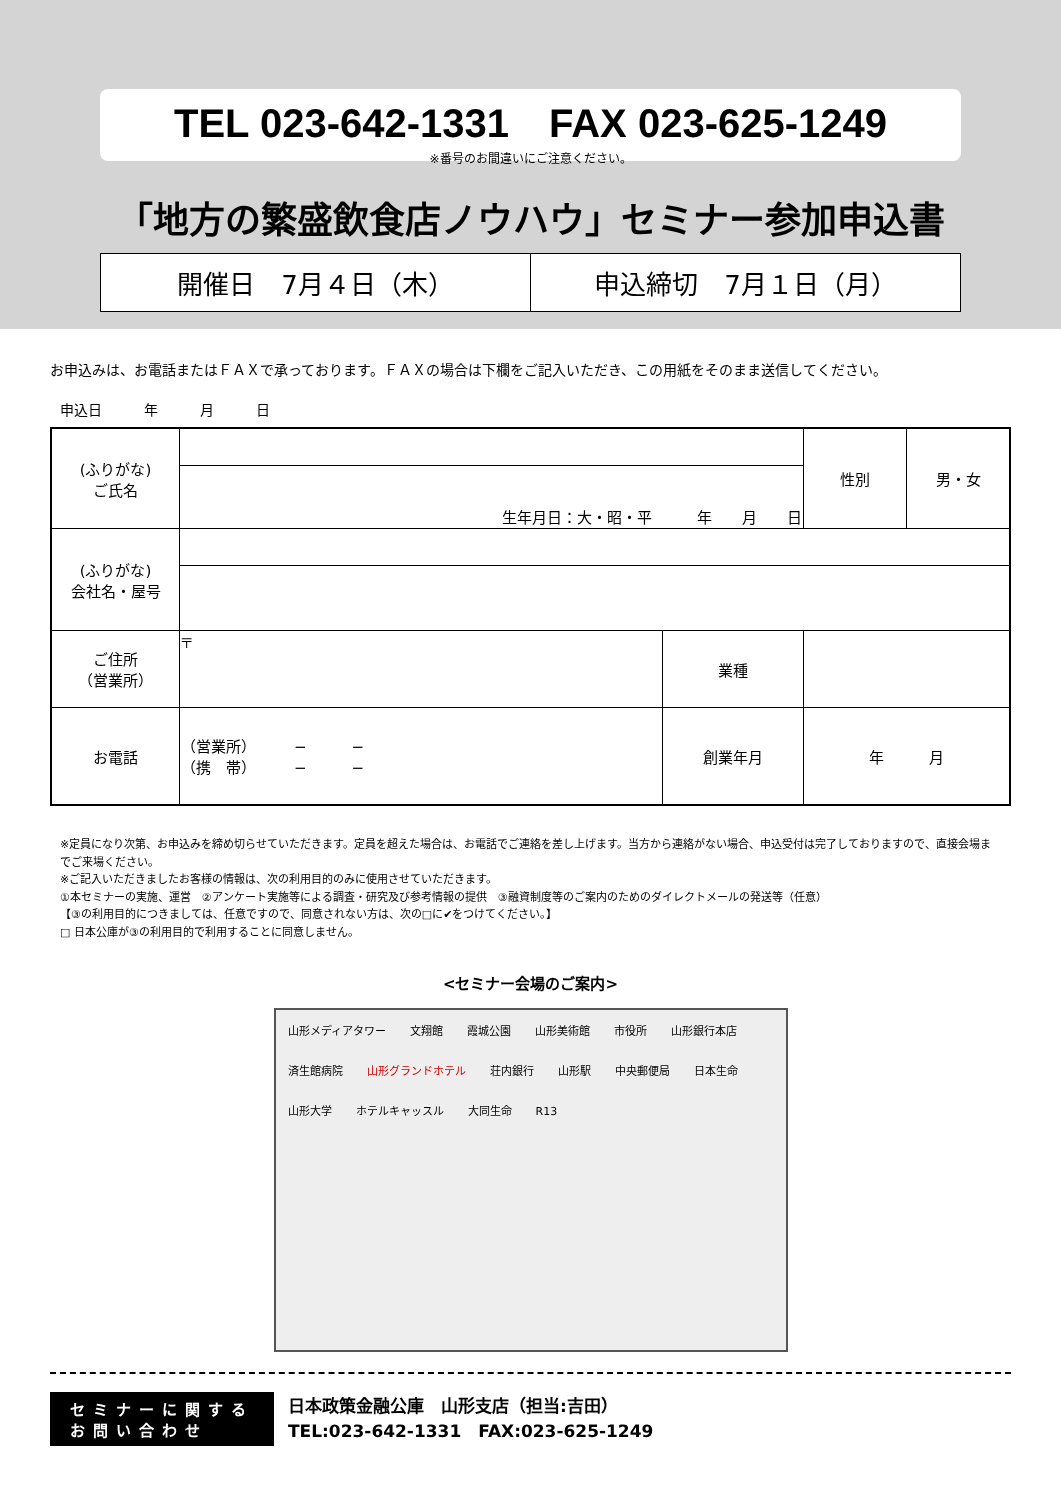TEL 023-642-1331　FAX 023-625-1249
※番号のお間違いにご注意ください。
「地方の繁盛飲食店ノウハウ」セミナー参加申込書
開催日　7月４日（木） 申込締切　7月１日（月）
お申込みは、お電話またはＦＡＸで承っております。ＦＡＸの場合は下欄をご記入いただき、この用紙をそのまま送信してください。
申込日　　　年　　　月　　　日
| (ふりがな) ご氏名 | | | 性別 | 男・女 |
| | 生年月日：大・昭・平 年 月 日 | | | |
| (ふりがな) 会社名・屋号 | | | | |
| ご住所 （営業所） | 〒 | 業種 | | |
| お電話 | （営業所） − − （携 帯） − − | 創業年月 | 年 月 | |
※定員になり次第、お申込みを締め切らせていただきます。定員を超えた場合は、お電話でご連絡を差し上げます。当方から連絡がない場合、申込受付は完了しておりますので、直接会場までご来場ください。
※ご記入いただきましたお客様の情報は、次の利用目的のみに使用させていただきます。
①本セミナーの実施、運営　②アンケート実施等による調査・研究及び参考情報の提供　③融資制度等のご案内のためのダイレクトメールの発送等（任意）
【③の利用目的につきましては、任意ですので、同意されない方は、次の□に✔をつけてください。】
□ 日本公庫が③の利用目的で利用することに同意しません。
<セミナー会場のご案内>
山形メディアタワー 文翔館 霞城公園 山形美術館 市役所 山形銀行本店 済生館病院 山形グランドホテル 荘内銀行 山形駅 中央郵便局 日本生命 山形大学 ホテルキャッスル 大同生命 R13
セミナーに関する
お問い合わせ
日本政策金融公庫　山形支店（担当:吉田）
TEL:023-642-1331　FAX:023-625-1249